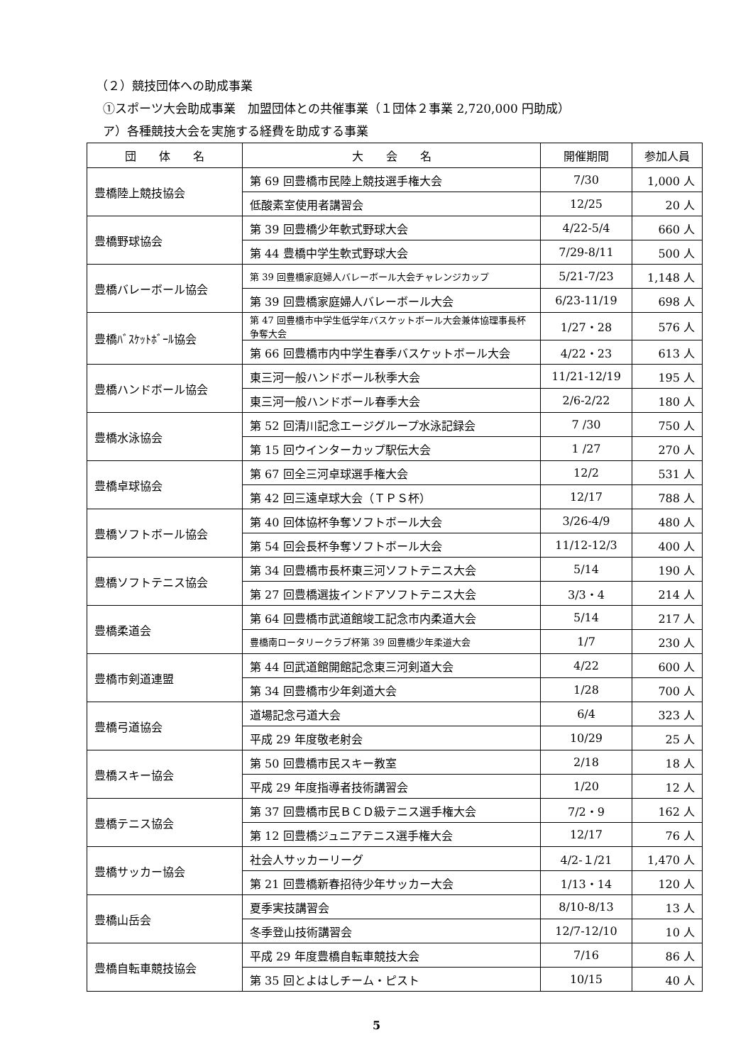（２）競技団体への助成事業
①スポーツ大会助成事業　加盟団体との共催事業（１団体２事業 2,720,000 円助成）
ア）各種競技大会を実施する経費を助成する事業
| 団 体 名 | 大 会 名 | 開催期間 | 参加人員 |
| --- | --- | --- | --- |
| 豊橋陸上競技協会 | 第 69 回豊橋市民陸上競技選手権大会 | 7/30 | 1,000 人 |
| | 低酸素室使用者講習会 | 12/25 | 20 人 |
| 豊橋野球協会 | 第 39 回豊橋少年軟式野球大会 | 4/22-5/4 | 660 人 |
| | 第 44 豊橋中学生軟式野球大会 | 7/29-8/11 | 500 人 |
| 豊橋バレーボール協会 | 第 39 回豊橋家庭婦人バレーボール大会チャレンジカップ | 5/21-7/23 | 1,148 人 |
| | 第 39 回豊橋家庭婦人バレーボール大会 | 6/23-11/19 | 698 人 |
| 豊橋ﾊﾞｽｹｯﾄﾎﾞｰﾙ協会 | 第 47 回豊橋市中学生低学年バスケットボール大会兼体協理事長杯争奪大会 | 1/27・28 | 576 人 |
| | 第 66 回豊橋市内中学生春季バスケットボール大会 | 4/22・23 | 613 人 |
| 豊橋ハンドボール協会 | 東三河一般ハンドボール秋季大会 | 11/21-12/19 | 195 人 |
| | 東三河一般ハンドボール春季大会 | 2/6-2/22 | 180 人 |
| 豊橋水泳協会 | 第 52 回清川記念エージグループ水泳記録会 | 7 /30 | 750 人 |
| | 第 15 回ウインターカップ駅伝大会 | 1 /27 | 270 人 |
| 豊橋卓球協会 | 第 67 回全三河卓球選手権大会 | 12/2 | 531 人 |
| | 第 42 回三遠卓球大会（ＴＰＳ杯） | 12/17 | 788 人 |
| 豊橋ソフトボール協会 | 第 40 回体協杯争奪ソフトボール大会 | 3/26-4/9 | 480 人 |
| | 第 54 回会長杯争奪ソフトボール大会 | 11/12-12/3 | 400 人 |
| 豊橋ソフトテニス協会 | 第 34 回豊橋市長杯東三河ソフトテニス大会 | 5/14 | 190 人 |
| | 第 27 回豊橋選抜インドアソフトテニス大会 | 3/3・4 | 214 人 |
| 豊橋柔道会 | 第 64 回豊橋市武道館竣工記念市内柔道大会 | 5/14 | 217 人 |
| | 豊橋南ロータリークラブ杯第 39 回豊橋少年柔道大会 | 1/7 | 230 人 |
| 豊橋市剣道連盟 | 第 44 回武道館開館記念東三河剣道大会 | 4/22 | 600 人 |
| | 第 34 回豊橋市少年剣道大会 | 1/28 | 700 人 |
| 豊橋弓道協会 | 道場記念弓道大会 | 6/4 | 323 人 |
| | 平成 29 年度敬老射会 | 10/29 | 25 人 |
| 豊橋スキー協会 | 第 50 回豊橋市民スキー教室 | 2/18 | 18 人 |
| | 平成 29 年度指導者技術講習会 | 1/20 | 12 人 |
| 豊橋テニス協会 | 第 37 回豊橋市民ＢＣＤ級テニス選手権大会 | 7/2・9 | 162 人 |
| | 第 12 回豊橋ジュニアテニス選手権大会 | 12/17 | 76 人 |
| 豊橋サッカー協会 | 社会人サッカーリーグ | 4/2-１/21 | 1,470 人 |
| | 第 21 回豊橋新春招待少年サッカー大会 | 1/13・14 | 120 人 |
| 豊橋山岳会 | 夏季実技講習会 | 8/10-8/13 | 13 人 |
| | 冬季登山技術講習会 | 12/7-12/10 | 10 人 |
| 豊橋自転車競技協会 | 平成 29 年度豊橋自転車競技大会 | 7/16 | 86 人 |
| | 第 35 回とよはしチーム・ピスト | 10/15 | 40 人 |
5